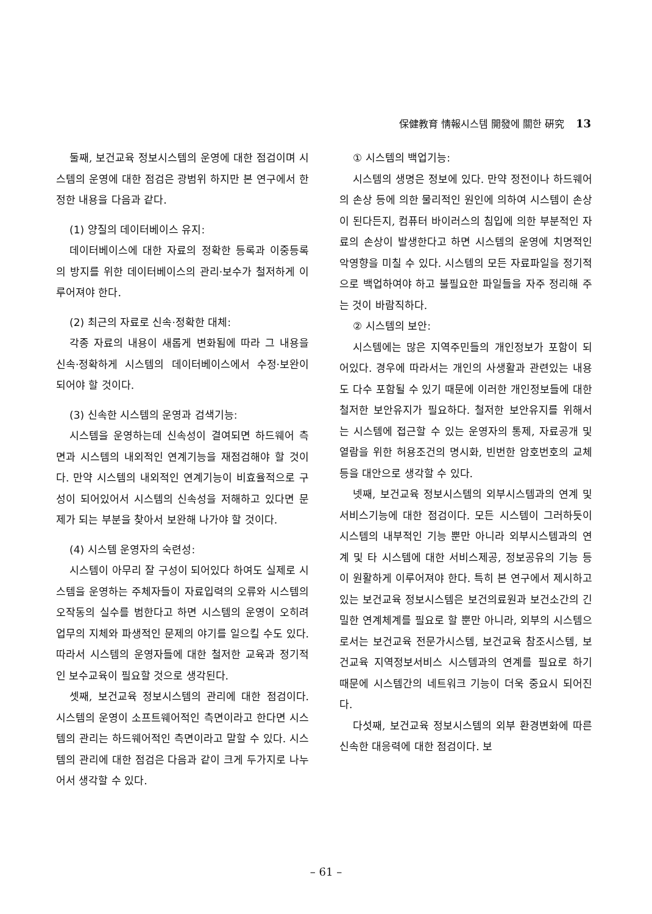保健教育 情報시스템 開發에 關한 硏究 13
둘째, 보건교육 정보시스템의 운영에 대한 점검이며 시스템의 운영에 대한 점검은 광범위 하지만 본 연구에서 한정한 내용을 다음과 같다.
(1) 양질의 데이터베이스 유지:
데이터베이스에 대한 자료의 정확한 등록과 이중등록의 방지를 위한 데이터베이스의 관리·보수가 철저하게 이루어져야 한다.
(2) 최근의 자료로 신속·정확한 대체:
각종 자료의 내용이 새롭게 변화됨에 따라 그 내용을 신속·정확하게 시스템의 데이터베이스에서 수정·보완이 되어야 할 것이다.
(3) 신속한 시스템의 운영과 검색기능:
시스템을 운영하는데 신속성이 결여되면 하드웨어 측면과 시스템의 내외적인 연계기능을 재점검해야 할 것이다. 만약 시스템의 내외적인 연계기능이 비효율적으로 구성이 되어있어서 시스템의 신속성을 저해하고 있다면 문제가 되는 부분을 찾아서 보완해 나가야 할 것이다.
(4) 시스템 운영자의 숙련성:
시스템이 아무리 잘 구성이 되어있다 하여도 실제로 시스템을 운영하는 주체자들이 자료입력의 오류와 시스템의 오작동의 실수를 범한다고 하면 시스템의 운영이 오히려 업무의 지체와 파생적인 문제의 야기를 일으킬 수도 있다. 따라서 시스템의 운영자들에 대한 철저한 교육과 정기적인 보수교육이 필요할 것으로 생각된다.
셋째, 보건교육 정보시스템의 관리에 대한 점검이다. 시스템의 운영이 소프트웨어적인 측면이라고 한다면 시스템의 관리는 하드웨어적인 측면이라고 말할 수 있다. 시스템의 관리에 대한 점검은 다음과 같이 크게 두가지로 나누어서 생각할 수 있다.
① 시스템의 백업기능:
시스템의 생명은 정보에 있다. 만약 정전이나 하드웨어의 손상 등에 의한 물리적인 원인에 의하여 시스템이 손상이 된다든지, 컴퓨터 바이러스의 침입에 의한 부분적인 자료의 손상이 발생한다고 하면 시스템의 운영에 치명적인 악영향을 미칠 수 있다. 시스템의 모든 자료파일을 정기적으로 백업하여야 하고 불필요한 파일들을 자주 정리해 주는 것이 바람직하다.
② 시스템의 보안:
시스템에는 많은 지역주민들의 개인정보가 포함이 되어있다. 경우에 따라서는 개인의 사생활과 관련있는 내용도 다수 포함될 수 있기 때문에 이러한 개인정보들에 대한 철저한 보안유지가 필요하다. 철저한 보안유지를 위해서는 시스템에 접근할 수 있는 운영자의 통제, 자료공개 및 열람을 위한 허용조건의 명시화, 빈번한 암호번호의 교체 등을 대안으로 생각할 수 있다.
넷째, 보건교육 정보시스템의 외부시스템과의 연계 및 서비스기능에 대한 점검이다. 모든 시스템이 그러하듯이 시스템의 내부적인 기능 뿐만 아니라 외부시스템과의 연계 및 타 시스템에 대한 서비스제공, 정보공유의 기능 등이 원활하게 이루어져야 한다. 특히 본 연구에서 제시하고 있는 보건교육 정보시스템은 보건의료원과 보건소간의 긴밀한 연계체계를 필요로 할 뿐만 아니라, 외부의 시스템으로서는 보건교육 전문가시스템, 보건교육 참조시스템, 보건교육 지역정보서비스 시스템과의 연계를 필요로 하기 때문에 시스템간의 네트워크 기능이 더욱 중요시 되어진다.
다섯째, 보건교육 정보시스템의 외부 환경변화에 따른 신속한 대응력에 대한 점검이다. 보
– 61 –